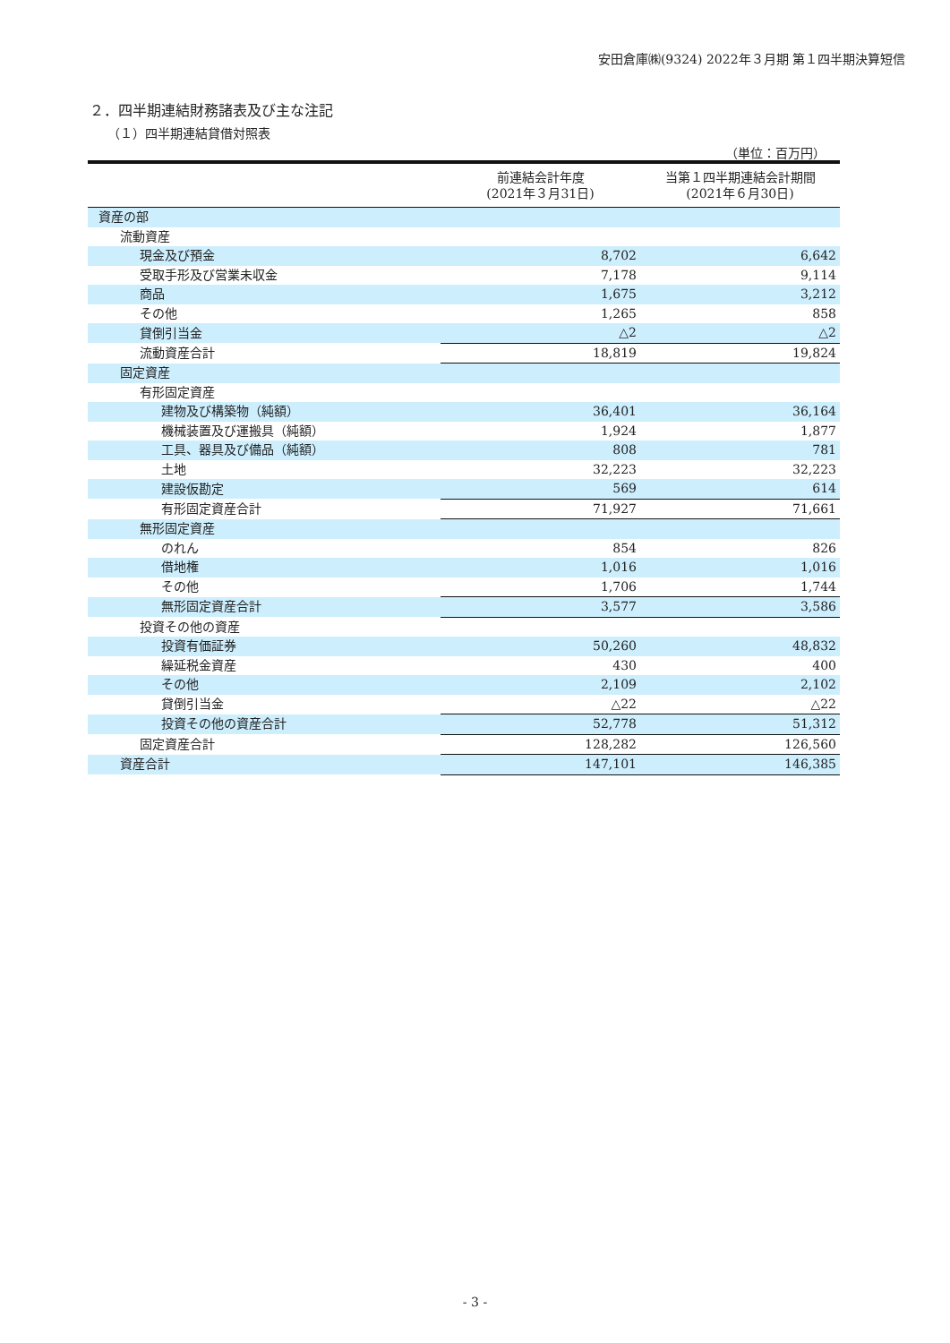安田倉庫㈱(9324) 2022年３月期 第１四半期決算短信
２．四半期連結財務諸表及び主な注記
（１）四半期連結貸借対照表
（単位：百万円）
| | 前連結会計年度 (2021年３月31日) | 当第１四半期連結会計期間 (2021年６月30日) |
| --- | --- | --- |
| 資産の部 | | |
| 流動資産 | | |
| 現金及び預金 | 8,702 | 6,642 |
| 受取手形及び営業未収金 | 7,178 | 9,114 |
| 商品 | 1,675 | 3,212 |
| その他 | 1,265 | 858 |
| 貸倒引当金 | △2 | △2 |
| 流動資産合計 | 18,819 | 19,824 |
| 固定資産 | | |
| 有形固定資産 | | |
| 建物及び構築物（純額） | 36,401 | 36,164 |
| 機械装置及び運搬具（純額） | 1,924 | 1,877 |
| 工具、器具及び備品（純額） | 808 | 781 |
| 土地 | 32,223 | 32,223 |
| 建設仮勘定 | 569 | 614 |
| 有形固定資産合計 | 71,927 | 71,661 |
| 無形固定資産 | | |
| のれん | 854 | 826 |
| 借地権 | 1,016 | 1,016 |
| その他 | 1,706 | 1,744 |
| 無形固定資産合計 | 3,577 | 3,586 |
| 投資その他の資産 | | |
| 投資有価証券 | 50,260 | 48,832 |
| 繰延税金資産 | 430 | 400 |
| その他 | 2,109 | 2,102 |
| 貸倒引当金 | △22 | △22 |
| 投資その他の資産合計 | 52,778 | 51,312 |
| 固定資産合計 | 128,282 | 126,560 |
| 資産合計 | 147,101 | 146,385 |
- 3 -